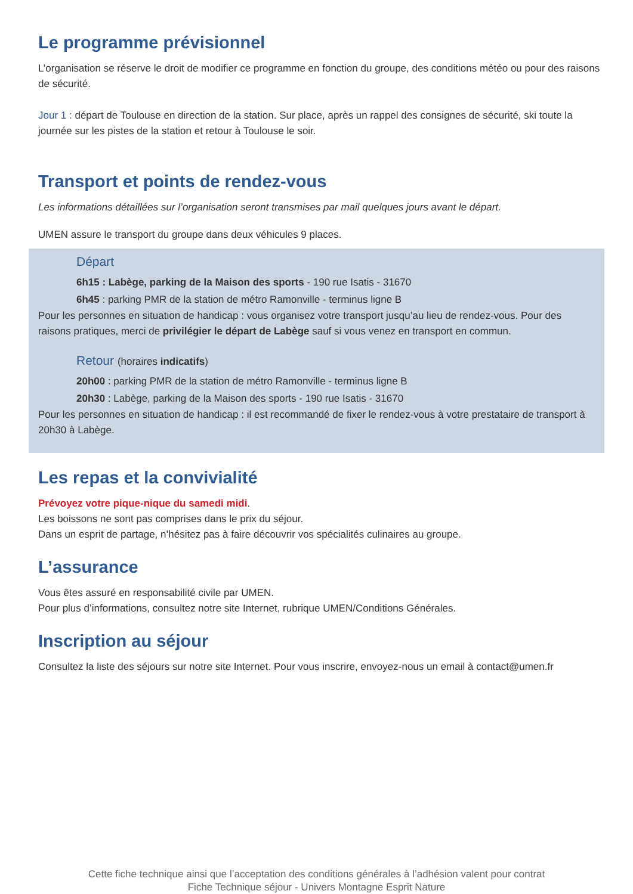Le programme prévisionnel
L’organisation se réserve le droit de modifier ce programme en fonction du groupe, des conditions météo ou pour des raisons de sécurité.
Jour 1 : départ de Toulouse en direction de la station. Sur place, après un rappel des consignes de sécurité, ski toute la journée sur les pistes de la station et retour à Toulouse le soir.
Transport et points de rendez-vous
Les informations détaillées sur l’organisation seront transmises par mail quelques jours avant le départ.
UMEN assure le transport du groupe dans deux véhicules 9 places.
Départ
6h15 : Labège, parking de la Maison des sports - 190 rue Isatis - 31670
6h45 : parking PMR de la station de métro Ramonville - terminus ligne B
Pour les personnes en situation de handicap : vous organisez votre transport jusqu’au lieu de rendez-vous. Pour des raisons pratiques, merci de privilégier le départ de Labège sauf si vous venez en transport en commun.
Retour (horaires indicatifs)
20h00 : parking PMR de la station de métro Ramonville - terminus ligne B
20h30 : Labège, parking de la Maison des sports - 190 rue Isatis - 31670
Pour les personnes en situation de handicap : il est recommandé de fixer le rendez-vous à votre prestataire de transport à 20h30 à Labège.
Les repas et la convivialité
Prévoyez votre pique-nique du samedi midi.
Les boissons ne sont pas comprises dans le prix du séjour.
Dans un esprit de partage, n’hésitez pas à faire découvrir vos spécialités culinaires au groupe.
L’assurance
Vous êtes assuré en responsabilité civile par UMEN.
Pour plus d’informations, consultez notre site Internet, rubrique UMEN/Conditions Générales.
Inscription au séjour
Consultez la liste des séjours sur notre site Internet. Pour vous inscrire, envoyez-nous un email à contact@umen.fr
Cette fiche technique ainsi que l’acceptation des conditions générales à l’adhésion valent pour contrat
Fiche Technique séjour - Univers Montagne Esprit Nature